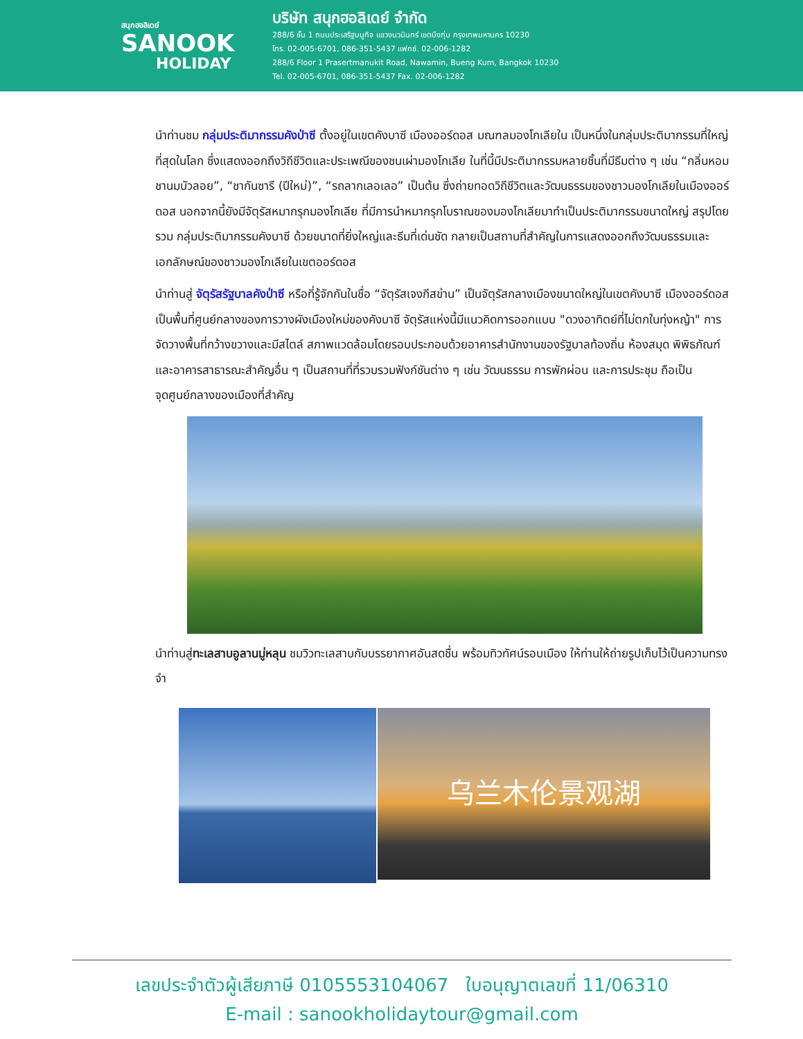สนุกฮอลิเดย์
SANOOK
HOLIDAY
บริษัท สนุกฮอลิเดย์ จำกัด
288/6 ชั้น 1 ถนนประเสริฐมนูกิจ แขวงนวมินทร์ เขตบึงกุ่ม กรุงเทพมหานคร 10230
โทร. 02-005-6701, 086-351-5437 แฟกซ์. 02-006-1282
288/6 Floor 1 Prasertmanukit Road, Nawamin, Bueng Kum, Bangkok 10230
Tel. 02-005-6701, 086-351-5437 Fax. 02-006-1282
นำท่านชม กลุ่มประติมากรรมคังป่าซี ตั้งอยู่ในเขตคังบาซี เมืองออร์ดอส มณฑลมองโกเลียใน เป็นหนึ่งในกลุ่มประติมากรรมที่ใหญ่ที่สุดในโลก ซึ่งแสดงออกถึงวิถีชีวิตและประเพณีของชนเผ่ามองโกเลีย ในที่นี้มีประติมากรรมหลายชิ้นที่มีธีมต่าง ๆ เช่น “กลิ่นหอมชานมบัวลอย”, “ชากันซารี (ปีใหม่)”, “รถลากเลอเลอ” เป็นต้น ซึ่งถ่ายทอดวิถีชีวิตและวัฒนธรรมของชาวมองโกเลียในเมืองออร์ดอส นอกจากนี้ยังมีจัตุรัสหมากรุกมองโกเลีย ที่มีการนำหมากรุกโบราณของมองโกเลียมาทำเป็นประติมากรรมขนาดใหญ่ สรุปโดยรวม กลุ่มประติมากรรมคังบาซี ด้วยขนาดที่ยิ่งใหญ่และธีมที่เด่นชัด กลายเป็นสถานที่สำคัญในการแสดงออกถึงวัฒนธรรมและเอกลักษณ์ของชาวมองโกเลียในเขตออร์ดอส
นำท่านสู่ จัตุรัสรัฐบาลคังป่าซี หรือที่รู้จักกันในชื่อ “จัตุรัสเจงกีสข่าน” เป็นจัตุรัสกลางเมืองขนาดใหญ่ในเขตคังบาซี เมืองออร์ดอส เป็นพื้นที่ศูนย์กลางของการวางผังเมืองใหม่ของคังบาซี จัตุรัสแห่งนี้มีแนวคิดการออกแบบ "ดวงอาทิตย์ที่ไม่ตกในทุ่งหญ้า" การจัดวางพื้นที่กว้างขวางและมีสไตล์ สภาพแวดล้อมโดยรอบประกอบด้วยอาคารสำนักงานของรัฐบาลท้องถิ่น ห้องสมุด พิพิธภัณฑ์ และอาคารสาธารณะสำคัญอื่น ๆ เป็นสถานที่ที่รวบรวมฟังก์ชันต่าง ๆ เช่น วัฒนธรรม การพักผ่อน และการประชุม ถือเป็นจุดศูนย์กลางของเมืองที่สำคัญ
นำท่านสู่ทะเลสาบอูลานมู่หลุน ชมวิวทะเลสาบกับบรรยากาศอันสดชื่น พร้อมทิวทัศน์รอบเมือง ให้ท่านให้ถ่ายรูปเก็บไว้เป็นความทรงจำ
乌兰木伦景观湖
เลขประจำตัวผู้เสียภาษี 0105553104067 ใบอนุญาตเลขที่ 11/06310
E-mail : sanookholidaytour@gmail.com